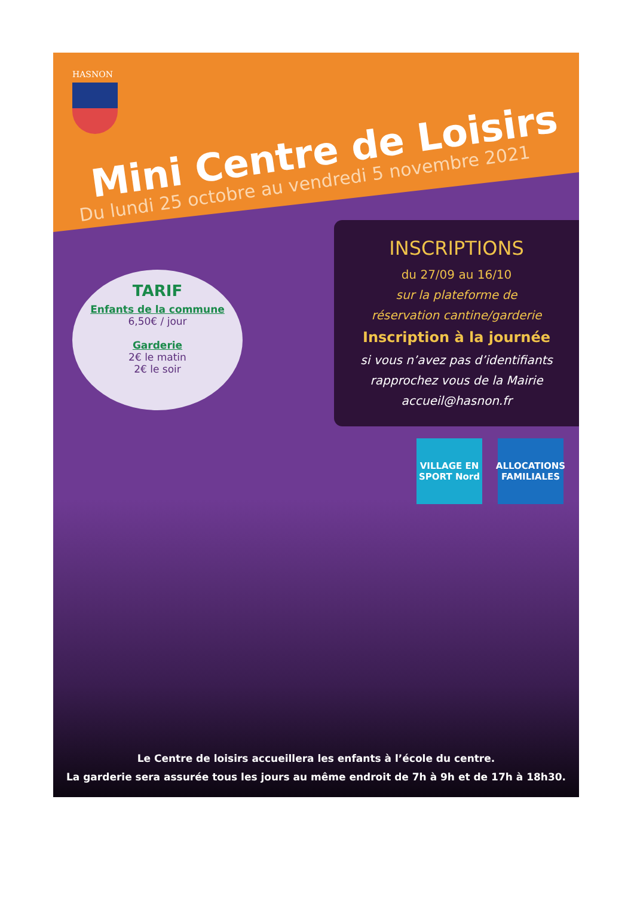HASNON
Mini Centre de Loisirs
Du lundi 25 octobre au vendredi 5 novembre 2021
INSCRIPTIONS
du 27/09 au 16/10
sur la plateforme de
réservation cantine/garderie
Inscription à la journée
si vous n’avez pas d’identifiants
rapprochez vous de la Mairie
accueil@hasnon.fr
TARIF
Enfants de la commune
6,50€ / jour
Garderie
2€ le matin
2€ le soir
VILLAGE EN SPORT Nord
ALLOCATIONS FAMILIALES
Le Centre de loisirs accueillera les enfants à l’école du centre.
La garderie sera assurée tous les jours au même endroit de 7h à 9h et de 17h à 18h30.